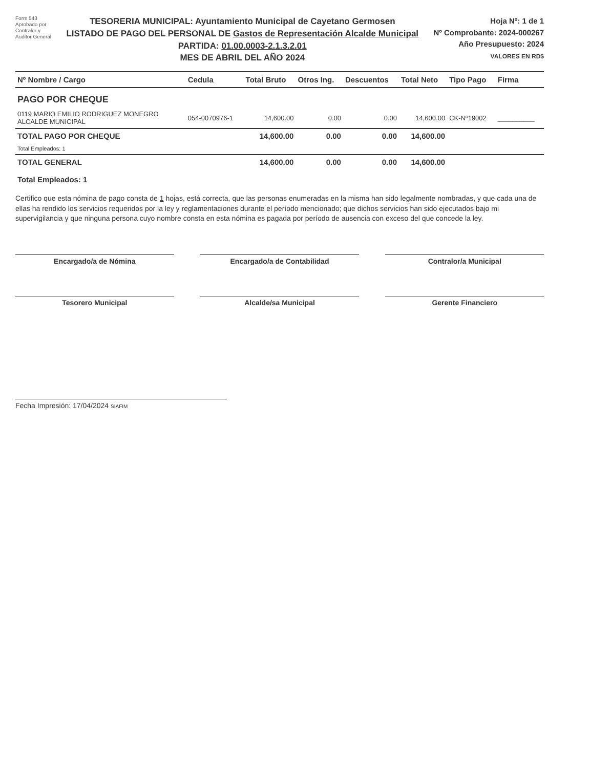Form 543
Aprobado por
Contralor y
Auditor General
TESORERIA MUNICIPAL: Ayuntamiento Municipal de Cayetano Germosen
LISTADO DE PAGO DEL PERSONAL DE Gastos de Representación Alcalde Municipal
PARTIDA: 01.00.0003-2.1.3.2.01
MES DE ABRIL DEL AÑO 2024
Hoja Nº: 1 de 1
Nº Comprobante: 2024-000267
Año Presupuesto: 2024
VALORES EN RD$
| Nº Nombre / Cargo | Cedula | Total Bruto | Otros Ing. | Descuentos | Total Neto | Tipo Pago | Firma |
| --- | --- | --- | --- | --- | --- | --- | --- |
| PAGO POR CHEQUE | | | | | | | |
| 0119 MARIO EMILIO RODRIGUEZ MONEGRO ALCALDE MUNICIPAL | 054-0070976-1 | 14,600.00 | 0.00 | 0.00 | 14,600.00 | CK-Nº19002 | __________ |
| TOTAL PAGO POR CHEQUE | | 14,600.00 | 0.00 | 0.00 | 14,600.00 | | |
| Total Empleados: 1 | | | | | | | |
| TOTAL GENERAL | | 14,600.00 | 0.00 | 0.00 | 14,600.00 | | |
| Total Empleados: 1 | | | | | | | |
Certifico que esta nómina de pago consta de 1 hojas, está correcta, que las personas enumeradas en la misma han sido legalmente nombradas, y que cada una de ellas ha rendido los servicios requeridos por la ley y reglamentaciones durante el período mencionado; que dichos servicios han sido ejecutados bajo mi supervigilancia y que ninguna persona cuyo nombre consta en esta nómina es pagada por período de ausencia con exceso del que concede la ley.
Encargado/a de Nómina Encargado/a de Contabilidad Contralor/a Municipal
Tesorero Municipal Alcalde/sa Municipal Gerente Financiero
Fecha Impresión: 17/04/2024 SIAFIM